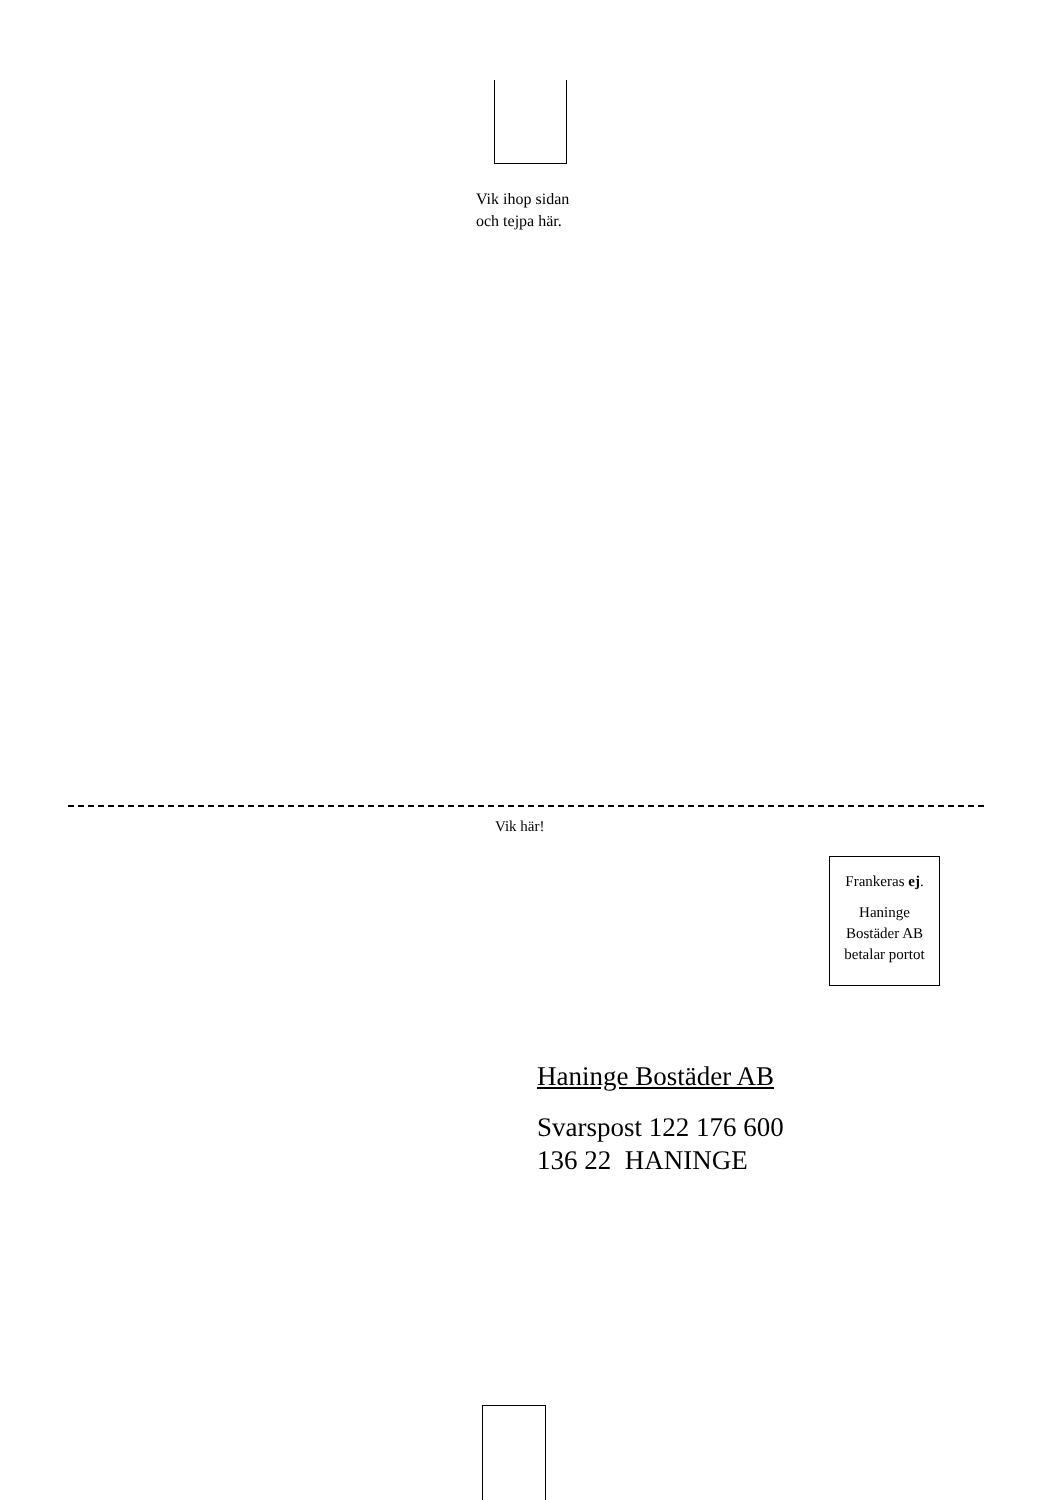Vik ihop sidan
och tejpa här.
Vik här!
Frankeras ej.
Haninge
Bostäder AB
betalar portot
Haninge Bostäder AB
Svarspost 122 176 600
136 22 HANINGE